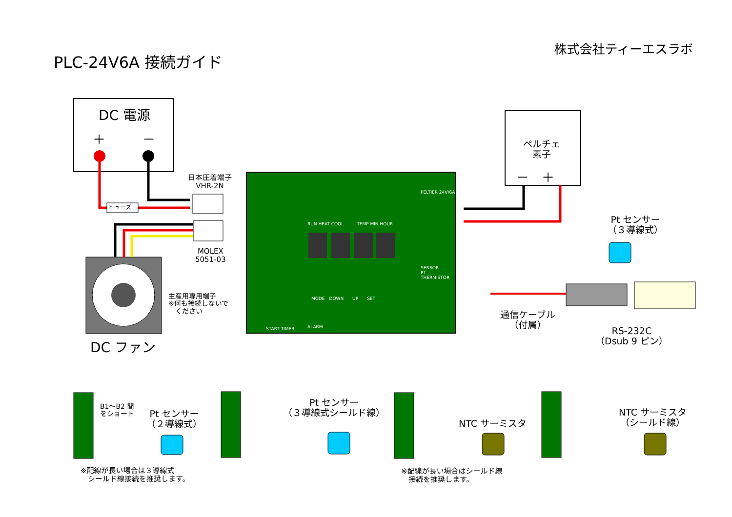PLC-24V6A 接続ガイド
株式会社ティーエスラボ
DC 電源
＋ －
ヒューズ
日本圧着端子
VHR-2N
MOLEX
5051-03
DC ファン
生産用専用端子
※何も接続しないで
　ください
RUN HEAT COOL　　　TEMP MIN HOUR
MODE　DOWN　　UP　　SET
ALARM
START TIMER
PELTIER 24V/6A
SENSOR
PT
THERMISTOR
ペルチェ
素子
－　＋
Pt センサー
（３導線式）
通信ケーブル
（付属）
RS-232C
（Dsub 9 ピン）
B1～B2 間
をショート
Pt センサー
（２導線式）
Pt センサー
（３導線式シールド線）
NTC サーミスタ
NTC サーミスタ
（シールド線）
※配線が長い場合は３導線式
　シールド線接続を推奨します。
※配線が長い場合はシールド線
　接続を推奨します。